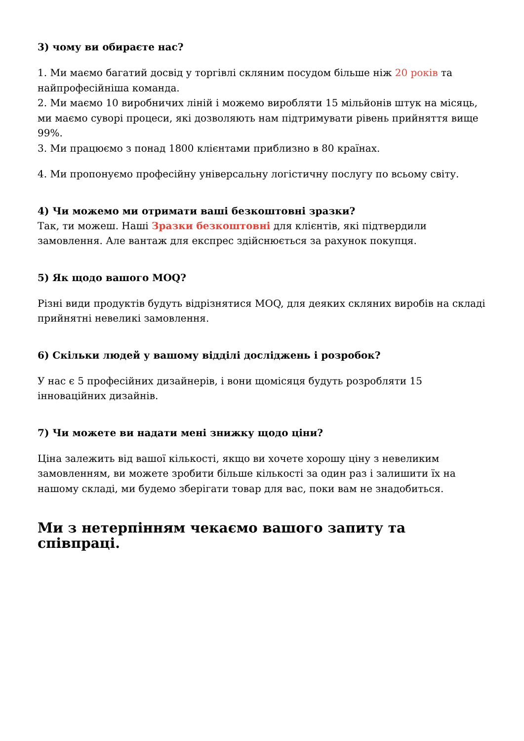3) чому ви обираєте нас?
1. Ми маємо багатий досвід у торгівлі скляним посудом більше ніж 20 років та найпрофесійніша команда.
2. Ми маємо 10 виробничих ліній і можемо виробляти 15 мільйонів штук на місяць, ми маємо суворі процеси, які дозволяють нам підтримувати рівень прийняття вище 99%.
3. Ми працюємо з понад 1800 клієнтами приблизно в 80 країнах.
4. Ми пропонуємо професійну універсальну логістичну послугу по всьому світу.
4) Чи можемо ми отримати ваші безкоштовні зразки?
Так, ти можеш. Наші Зразки безкоштовні для клієнтів, які підтвердили замовлення. Але вантаж для експрес здійснюється за рахунок покупця.
5) Як щодо вашого MOQ?
Різні види продуктів будуть відрізнятися MOQ, для деяких скляних виробів на складі прийнятні невеликі замовлення.
6) Скільки людей у вашому відділі досліджень і розробок?
У нас є 5 професійних дизайнерів, і вони щомісяця будуть розробляти 15 інноваційних дизайнів.
7) Чи можете ви надати мені знижку щодо ціни?
Ціна залежить від вашої кількості, якщо ви хочете хорошу ціну з невеликим замовленням, ви можете зробити більше кількості за один раз і залишити їх на нашому складі, ми будемо зберігати товар для вас, поки вам не знадобиться.
Ми з нетерпінням чекаємо вашого запиту та співпраці.